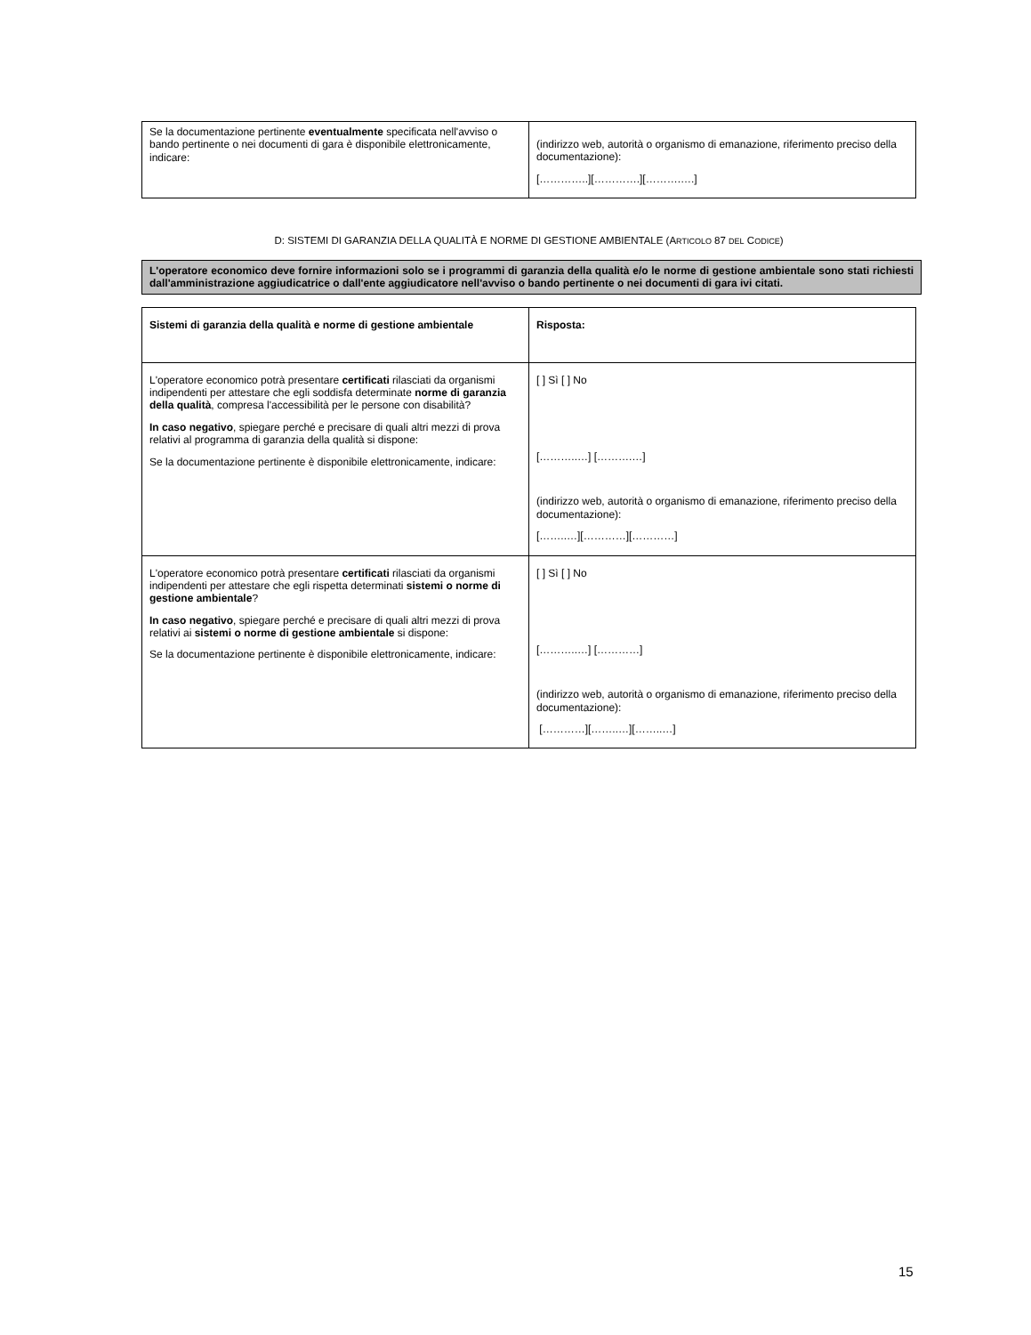| Se la documentazione pertinente eventualmente specificata nell'avviso o bando pertinente o nei documenti di gara è disponibile elettronicamente, indicare: | (indirizzo web, autorità o organismo di emanazione, riferimento preciso della documentazione): […………..][………….][……….….] |
D: SISTEMI DI GARANZIA DELLA QUALITÀ E NORME DI GESTIONE AMBIENTALE (ARTICOLO 87 DEL CODICE)
L'operatore economico deve fornire informazioni solo se i programmi di garanzia della qualità e/o le norme di gestione ambientale sono stati richiesti dall'amministrazione aggiudicatrice o dall'ente aggiudicatore nell'avviso o bando pertinente o nei documenti di gara ivi citati.
| Sistemi di garanzia della qualità e norme di gestione ambientale | Risposta: |
| L'operatore economico potrà presentare certificati rilasciati da organismi indipendenti per attestare che egli soddisfa determinate norme di garanzia della qualità , compresa l'accessibilità per le persone con disabilità? In caso negativo , spiegare perché e precisare di quali altri mezzi di prova relativi al programma di garanzia della qualità si dispone: Se la documentazione pertinente è disponibile elettronicamente, indicare: | [ ] Sì [ ] No [………..…] [……….…] (indirizzo web, autorità o organismo di emanazione, riferimento preciso della documentazione): [……..…][…………][…………] |
| L'operatore economico potrà presentare certificati rilasciati da organismi indipendenti per attestare che egli rispetta determinati sistemi o norme di gestione ambientale ? In caso negativo , spiegare perché e precisare di quali altri mezzi di prova relativi ai sistemi o norme di gestione ambientale si dispone: Se la documentazione pertinente è disponibile elettronicamente, indicare: | [ ] Sì [ ] No [………..…] […………] (indirizzo web, autorità o organismo di emanazione, riferimento preciso della documentazione): […………][……..…][……..…] |
15